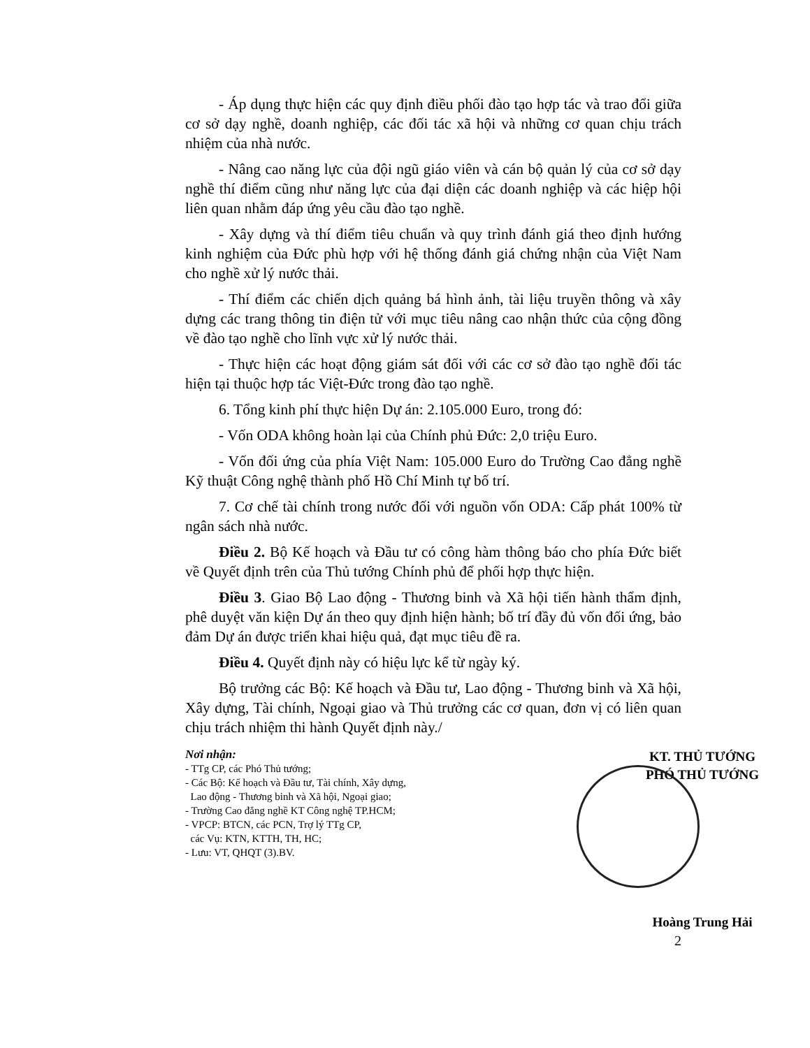- Áp dụng thực hiện các quy định điều phối đào tạo hợp tác và trao đổi giữa cơ sở dạy nghề, doanh nghiệp, các đối tác xã hội và những cơ quan chịu trách nhiệm của nhà nước.
- Nâng cao năng lực của đội ngũ giáo viên và cán bộ quản lý của cơ sở dạy nghề thí điểm cũng như năng lực của đại diện các doanh nghiệp và các hiệp hội liên quan nhằm đáp ứng yêu cầu đào tạo nghề.
- Xây dựng và thí điểm tiêu chuẩn và quy trình đánh giá theo định hướng kinh nghiệm của Đức phù hợp với hệ thống đánh giá chứng nhận của Việt Nam cho nghề xử lý nước thải.
- Thí điểm các chiến dịch quảng bá hình ảnh, tài liệu truyền thông và xây dựng các trang thông tin điện tử với mục tiêu nâng cao nhận thức của cộng đồng về đào tạo nghề cho lĩnh vực xử lý nước thải.
- Thực hiện các hoạt động giám sát đối với các cơ sở đào tạo nghề đối tác hiện tại thuộc hợp tác Việt-Đức trong đào tạo nghề.
6. Tổng kinh phí thực hiện Dự án: 2.105.000 Euro, trong đó:
- Vốn ODA không hoàn lại của Chính phủ Đức: 2,0 triệu Euro.
- Vốn đối ứng của phía Việt Nam: 105.000 Euro do Trường Cao đẳng nghề Kỹ thuật Công nghệ thành phố Hồ Chí Minh tự bố trí.
7. Cơ chế tài chính trong nước đối với nguồn vốn ODA: Cấp phát 100% từ ngân sách nhà nước.
Điều 2. Bộ Kế hoạch và Đầu tư có công hàm thông báo cho phía Đức biết về Quyết định trên của Thủ tướng Chính phủ để phối hợp thực hiện.
Điều 3. Giao Bộ Lao động - Thương binh và Xã hội tiến hành thẩm định, phê duyệt văn kiện Dự án theo quy định hiện hành; bố trí đầy đủ vốn đối ứng, bảo đảm Dự án được triển khai hiệu quả, đạt mục tiêu đề ra.
Điều 4. Quyết định này có hiệu lực kể từ ngày ký.
Bộ trưởng các Bộ: Kế hoạch và Đầu tư, Lao động - Thương binh và Xã hội, Xây dựng, Tài chính, Ngoại giao và Thủ trưởng các cơ quan, đơn vị có liên quan chịu trách nhiệm thi hành Quyết định này./
Nơi nhận:
- TTg CP, các Phó Thủ tướng;
- Các Bộ: Kế hoạch và Đầu tư, Tài chính, Xây dựng,
Lao động - Thương binh và Xã hội, Ngoại giao;
- Trường Cao đẳng nghề KT Công nghệ TP.HCM;
- VPCP: BTCN, các PCN, Trợ lý TTg CP,
các Vụ: KTN, KTTH, TH, HC;
- Lưu: VT, QHQT (3).BV.
KT. THỦ TƯỚNG
PHÓ THỦ TƯỚNG
Hoàng Trung Hải
2